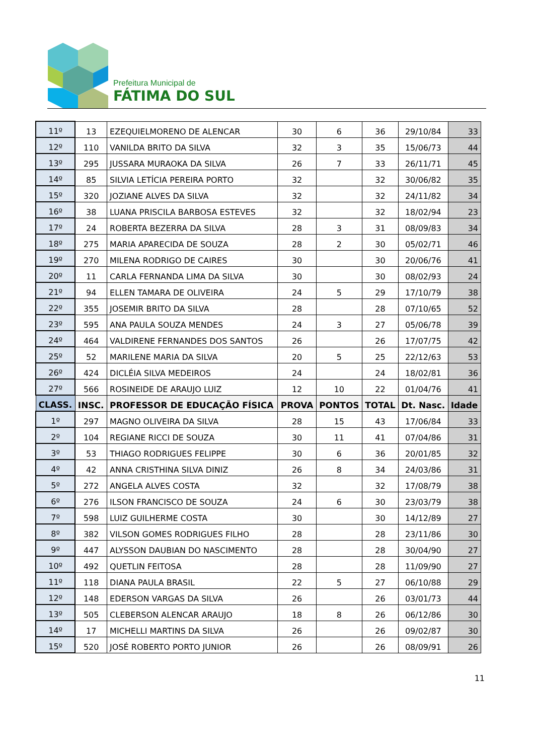Prefeitura Municipal de
FÁTIMA DO SUL
| 11º | 13 | EZEQUIELMORENO DE ALENCAR | 30 | 6 | 36 | 29/10/84 | 33 |
| 12º | 110 | VANILDA BRITO DA SILVA | 32 | 3 | 35 | 15/06/73 | 44 |
| 13º | 295 | JUSSARA MURAOKA DA SILVA | 26 | 7 | 33 | 26/11/71 | 45 |
| 14º | 85 | SILVIA LETÍCIA PEREIRA PORTO | 32 | | 32 | 30/06/82 | 35 |
| 15º | 320 | JOZIANE ALVES DA SILVA | 32 | | 32 | 24/11/82 | 34 |
| 16º | 38 | LUANA PRISCILA BARBOSA ESTEVES | 32 | | 32 | 18/02/94 | 23 |
| 17º | 24 | ROBERTA BEZERRA DA SILVA | 28 | 3 | 31 | 08/09/83 | 34 |
| 18º | 275 | MARIA APARECIDA DE SOUZA | 28 | 2 | 30 | 05/02/71 | 46 |
| 19º | 270 | MILENA RODRIGO DE CAIRES | 30 | | 30 | 20/06/76 | 41 |
| 20º | 11 | CARLA FERNANDA LIMA DA SILVA | 30 | | 30 | 08/02/93 | 24 |
| 21º | 94 | ELLEN TAMARA DE OLIVEIRA | 24 | 5 | 29 | 17/10/79 | 38 |
| 22º | 355 | JOSEMIR BRITO DA SILVA | 28 | | 28 | 07/10/65 | 52 |
| 23º | 595 | ANA PAULA SOUZA MENDES | 24 | 3 | 27 | 05/06/78 | 39 |
| 24º | 464 | VALDIRENE FERNANDES DOS SANTOS | 26 | | 26 | 17/07/75 | 42 |
| 25º | 52 | MARILENE MARIA DA SILVA | 20 | 5 | 25 | 22/12/63 | 53 |
| 26º | 424 | DICLÉIA SILVA MEDEIROS | 24 | | 24 | 18/02/81 | 36 |
| 27º | 566 | ROSINEIDE DE ARAUJO LUIZ | 12 | 10 | 22 | 01/04/76 | 41 |
| CLASS. | INSC. | PROFESSOR DE EDUCAÇÃO FÍSICA | PROVA | PONTOS | TOTAL | Dt. Nasc. | Idade |
| 1º | 297 | MAGNO OLIVEIRA DA SILVA | 28 | 15 | 43 | 17/06/84 | 33 |
| 2º | 104 | REGIANE RICCI DE SOUZA | 30 | 11 | 41 | 07/04/86 | 31 |
| 3º | 53 | THIAGO RODRIGUES FELIPPE | 30 | 6 | 36 | 20/01/85 | 32 |
| 4º | 42 | ANNA CRISTHINA SILVA DINIZ | 26 | 8 | 34 | 24/03/86 | 31 |
| 5º | 272 | ANGELA ALVES COSTA | 32 | | 32 | 17/08/79 | 38 |
| 6º | 276 | ILSON FRANCISCO DE SOUZA | 24 | 6 | 30 | 23/03/79 | 38 |
| 7º | 598 | LUIZ GUILHERME COSTA | 30 | | 30 | 14/12/89 | 27 |
| 8º | 382 | VILSON GOMES RODRIGUES FILHO | 28 | | 28 | 23/11/86 | 30 |
| 9º | 447 | ALYSSON DAUBIAN DO NASCIMENTO | 28 | | 28 | 30/04/90 | 27 |
| 10º | 492 | QUETLIN FEITOSA | 28 | | 28 | 11/09/90 | 27 |
| 11º | 118 | DIANA PAULA BRASIL | 22 | 5 | 27 | 06/10/88 | 29 |
| 12º | 148 | EDERSON VARGAS DA SILVA | 26 | | 26 | 03/01/73 | 44 |
| 13º | 505 | CLEBERSON ALENCAR ARAUJO | 18 | 8 | 26 | 06/12/86 | 30 |
| 14º | 17 | MICHELLI MARTINS DA SILVA | 26 | | 26 | 09/02/87 | 30 |
| 15º | 520 | JOSÉ ROBERTO PORTO JUNIOR | 26 | | 26 | 08/09/91 | 26 |
11